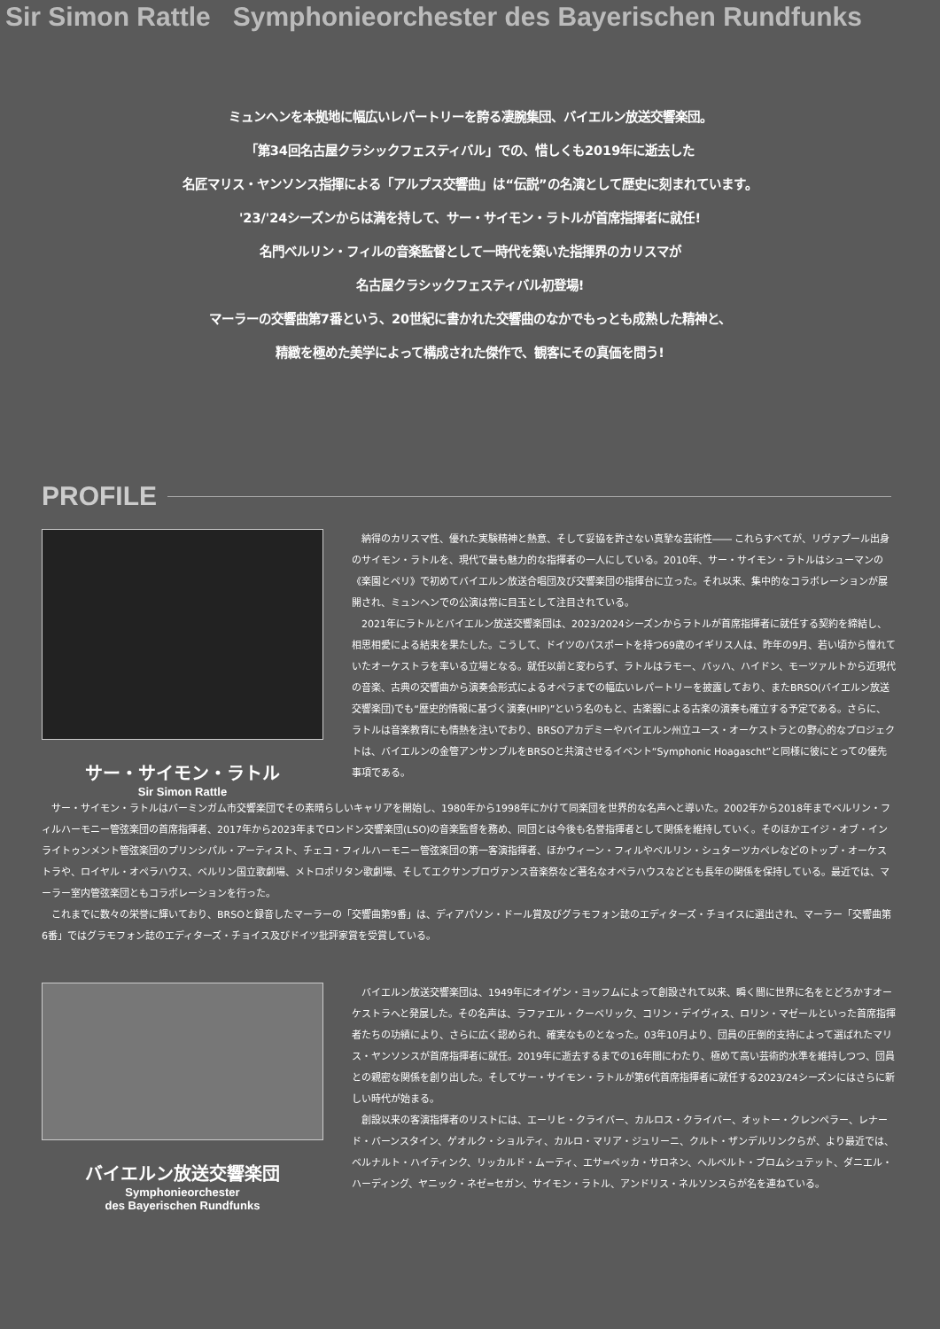Sir Simon Rattle Symphonieorchester des Bayerischen Rundfunks
ミュンヘンを本拠地に幅広いレパートリーを誇る凄腕集団、バイエルン放送交響楽団。
「第34回名古屋クラシックフェスティバル」での、惜しくも2019年に逝去した
名匠マリス・ヤンソンス指揮による「アルプス交響曲」は“伝説”の名演として歴史に刻まれています。
'23/'24シーズンからは満を持して、サー・サイモン・ラトルが首席指揮者に就任!
名門ベルリン・フィルの音楽監督として一時代を築いた指揮界のカリスマが
名古屋クラシックフェスティバル初登場!
マーラーの交響曲第7番という、20世紀に書かれた交響曲のなかでもっとも成熟した精神と、
精緻を極めた美学によって構成された傑作で、観客にその真価を問う!
PROFILE
サー・サイモン・ラトル
Sir Simon Rattle
納得のカリスマ性、優れた実験精神と熱意、そして妥協を許さない真摯な芸術性―― これらすべてが、リヴァプール出身のサイモン・ラトルを、現代で最も魅力的な指揮者の一人にしている。2010年、サー・サイモン・ラトルはシューマンの《楽園とペリ》で初めてバイエルン放送合唱団及び交響楽団の指揮台に立った。それ以来、集中的なコラボレーションが展開され、ミュンヘンでの公演は常に目玉として注目されている。
2021年にラトルとバイエルン放送交響楽団は、2023/2024シーズンからラトルが首席指揮者に就任する契約を締結し、相思相愛による結束を果たした。こうして、ドイツのパスポートを持つ69歳のイギリス人は、昨年の9月、若い頃から憧れていたオーケストラを率いる立場となる。就任以前と変わらず、ラトルはラモー、バッハ、ハイドン、モーツァルトから近現代の音楽、古典の交響曲から演奏会形式によるオペラまでの幅広いレパートリーを披露しており、またBRSO(バイエルン放送交響楽団)でも“歴史的情報に基づく演奏(HIP)”という名のもと、古楽器による古楽の演奏も確立する予定である。さらに、ラトルは音楽教育にも情熱を注いでおり、BRSOアカデミーやバイエルン州立ユース・オーケストラとの野心的なプロジェクトは、バイエルンの金管アンサンブルをBRSOと共演させるイベント“Symphonic Hoagascht”と同様に彼にとっての優先事項である。
サー・サイモン・ラトルはバーミンガム市交響楽団でその素晴らしいキャリアを開始し、1980年から1998年にかけて同楽団を世界的な名声へと導いた。2002年から2018年までベルリン・フィルハーモニー管弦楽団の首席指揮者、2017年から2023年までロンドン交響楽団(LSO)の音楽監督を務め、同団とは今後も名誉指揮者として関係を維持していく。そのほかエイジ・オブ・インライトゥンメント管弦楽団のプリンシパル・アーティスト、チェコ・フィルハーモニー管弦楽団の第一客演指揮者、ほかウィーン・フィルやベルリン・シュターツカペレなどのトップ・オーケストラや、ロイヤル・オペラハウス、ベルリン国立歌劇場、メトロポリタン歌劇場、そしてエクサンプロヴァンス音楽祭など著名なオペラハウスなどとも長年の関係を保持している。最近では、マーラー室内管弦楽団ともコラボレーションを行った。
これまでに数々の栄誉に輝いており、BRSOと録音したマーラーの「交響曲第9番」は、ディアパソン・ドール賞及びグラモフォン誌のエディターズ・チョイスに選出され、マーラー「交響曲第6番」ではグラモフォン誌のエディターズ・チョイス及びドイツ批評家賞を受賞している。
バイエルン放送交響楽団
Symphonieorchester
des Bayerischen Rundfunks
バイエルン放送交響楽団は、1949年にオイゲン・ヨッフムによって創設されて以来、瞬く間に世界に名をとどろかすオーケストラへと発展した。その名声は、ラファエル・クーベリック、コリン・デイヴィス、ロリン・マゼールといった首席指揮者たちの功績により、さらに広く認められ、確実なものとなった。03年10月より、団員の圧倒的支持によって選ばれたマリス・ヤンソンスが首席指揮者に就任。2019年に逝去するまでの16年間にわたり、極めて高い芸術的水準を維持しつつ、団員との親密な関係を創り出した。そしてサー・サイモン・ラトルが第6代首席指揮者に就任する2023/24シーズンにはさらに新しい時代が始まる。
創設以来の客演指揮者のリストには、エーリヒ・クライバー、カルロス・クライバー、オットー・クレンペラー、レナード・バーンスタイン、ゲオルク・ショルティ、カルロ・マリア・ジュリーニ、クルト・ザンデルリンクらが、より最近では、ベルナルト・ハイティンク、リッカルド・ムーティ、エサ=ペッカ・サロネン、ヘルベルト・ブロムシュテット、ダニエル・ハーディング、ヤニック・ネゼ=セガン、サイモン・ラトル、アンドリス・ネルソンスらが名を連ねている。